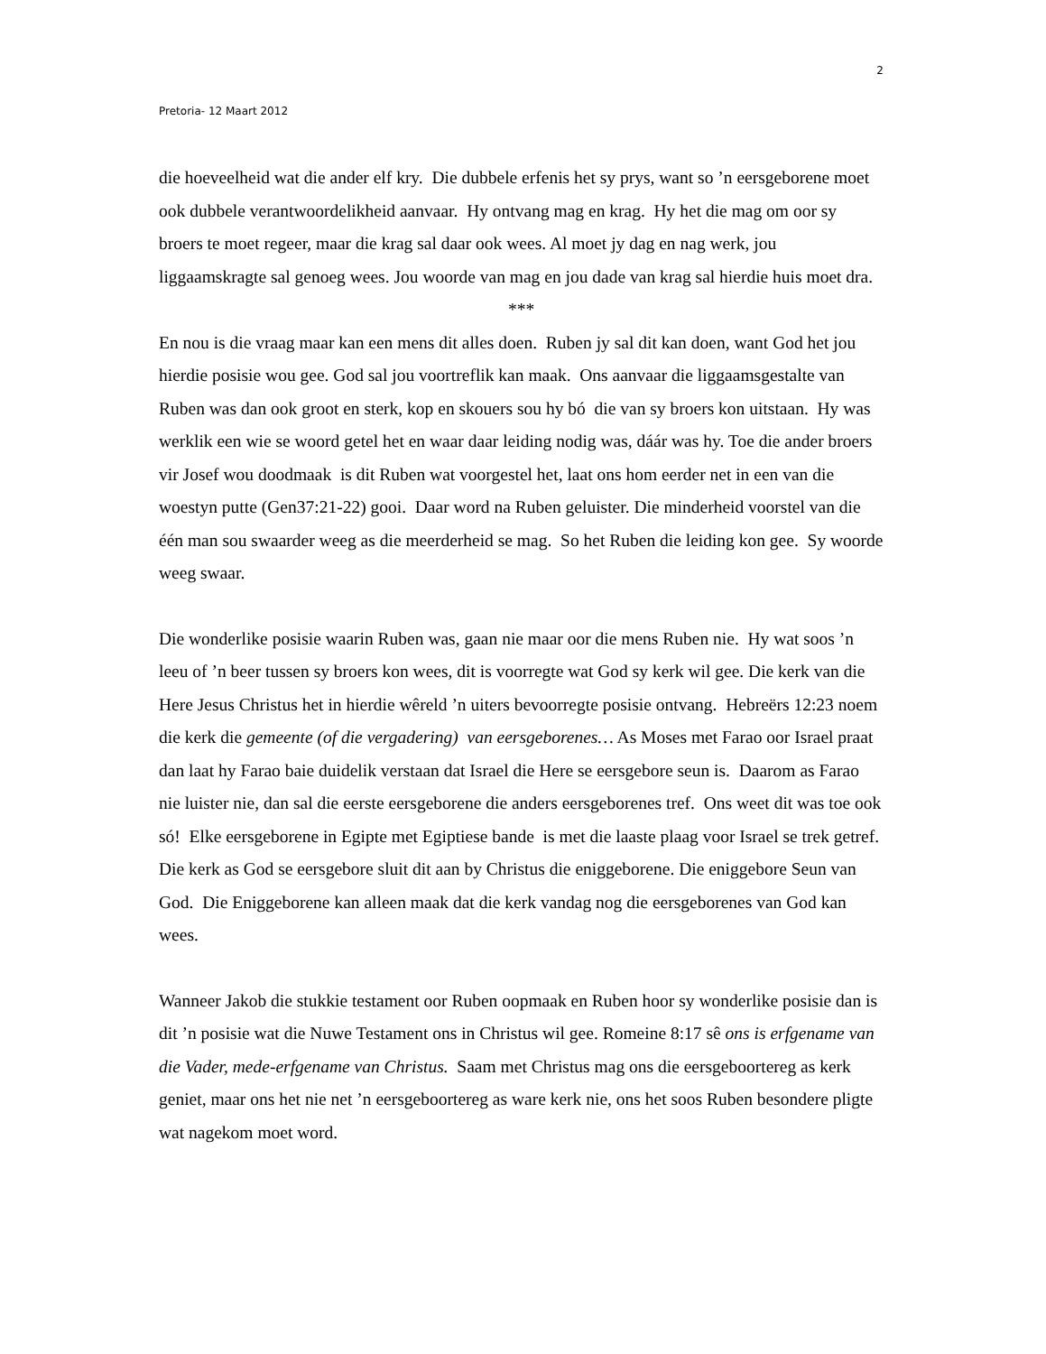2
Pretoria- 12 Maart 2012
die hoeveelheid wat die ander elf kry. Die dubbele erfenis het sy prys, want so ’n eersgeborene moet ook dubbele verantwoordelikheid aanvaar. Hy ontvang mag en krag. Hy het die mag om oor sy broers te moet regeer, maar die krag sal daar ook wees. Al moet jy dag en nag werk, jou liggaamskragte sal genoeg wees. Jou woorde van mag en jou dade van krag sal hierdie huis moet dra.
***
En nou is die vraag maar kan een mens dit alles doen. Ruben jy sal dit kan doen, want God het jou hierdie posisie wou gee. God sal jou voortreflik kan maak. Ons aanvaar die liggaamsgestalte van Ruben was dan ook groot en sterk, kop en skouers sou hy bó die van sy broers kon uitstaan. Hy was werklik een wie se woord getel het en waar daar leiding nodig was, dáár was hy. Toe die ander broers vir Josef wou doodmaak is dit Ruben wat voorgestel het, laat ons hom eerder net in een van die woestyn putte (Gen37:21-22) gooi. Daar word na Ruben geluister. Die minderheid voorstel van die één man sou swaarder weeg as die meerderheid se mag. So het Ruben die leiding kon gee. Sy woorde weeg swaar.
Die wonderlike posisie waarin Ruben was, gaan nie maar oor die mens Ruben nie. Hy wat soos ’n leeu of ’n beer tussen sy broers kon wees, dit is voorregte wat God sy kerk wil gee. Die kerk van die Here Jesus Christus het in hierdie wêreld ’n uiters bevoorregte posisie ontvang. Hebreërs 12:23 noem die kerk die gemeente (of die vergadering) van eersgeborenes… As Moses met Farao oor Israel praat dan laat hy Farao baie duidelik verstaan dat Israel die Here se eersgebore seun is. Daarom as Farao nie luister nie, dan sal die eerste eersgeborene die anders eersgeborenes tref. Ons weet dit was toe ook só! Elke eersgeborene in Egipte met Egiptiese bande is met die laaste plaag voor Israel se trek getref. Die kerk as God se eersgebore sluit dit aan by Christus die eniggeborene. Die eniggebore Seun van God. Die Eniggeborene kan alleen maak dat die kerk vandag nog die eersgeborenes van God kan wees.
Wanneer Jakob die stukkie testament oor Ruben oopmaak en Ruben hoor sy wonderlike posisie dan is dit ’n posisie wat die Nuwe Testament ons in Christus wil gee. Romeine 8:17 sê ons is erfgename van die Vader, mede-erfgename van Christus. Saam met Christus mag ons die eersgeboortereg as kerk geniet, maar ons het nie net ’n eersgeboortereg as ware kerk nie, ons het soos Ruben besondere pligte wat nagekom moet word.